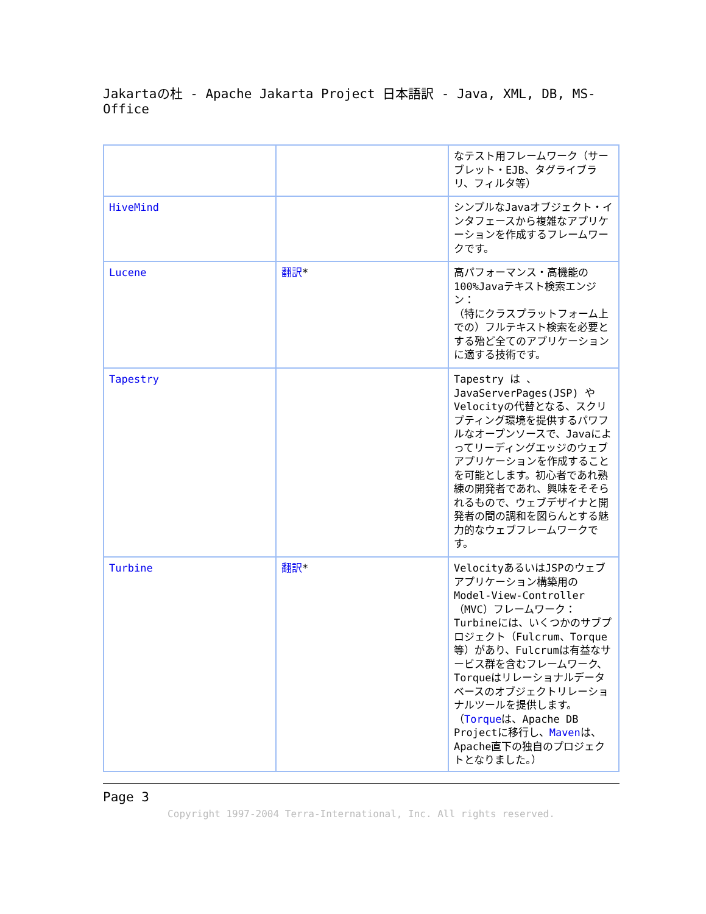Jakartaの杜 - Apache Jakarta Project 日本語訳 - Java, XML, DB, MS-Office
| | | なテスト用フレームワーク（サーブレット・EJB、タグライブラリ、フィルタ等） |
| HiveMind | | シンプルなJavaオブジェクト・インタフェースから複雑なアプリケーションを作成するフレームワークです。 |
| Lucene | 翻訳 * | 高パフォーマンス・高機能の100%Javaテキスト検索エンジン： （特にクラスプラットフォーム上での）フルテキスト検索を必要とする殆ど全てのアプリケーションに適する技術です。 |
| Tapestry | | Tapestry は 、JavaServerPages(JSP) や Velocityの代替となる、スクリプティング環境を提供するパワフルなオープンソースで、Javaによってリーディングエッジのウェブアプリケーションを作成することを可能とします。初心者であれ熟練の開発者であれ、興味をそそられるもので、ウェブデザイナと開発者の間の調和を図らんとする魅力的なウェブフレームワークです。 |
| Turbine | 翻訳 * | VelocityあるいはJSPのウェブアプリケーション構築用のModel-View-Controller（MVC）フレームワーク： Turbineには、いくつかのサブプロジェクト（Fulcrum、Torque等）があり、Fulcrumは有益なサービス群を含むフレームワーク、Torqueはリレーショナルデータベースのオブジェクトリレーショナルツールを提供します。（ Torque は、Apache DB Projectに移行し、 Maven は、Apache直下の独自のプロジェクトとなりました。） |
Page 3
Copyright 1997-2004 Terra-International, Inc. All rights reserved.